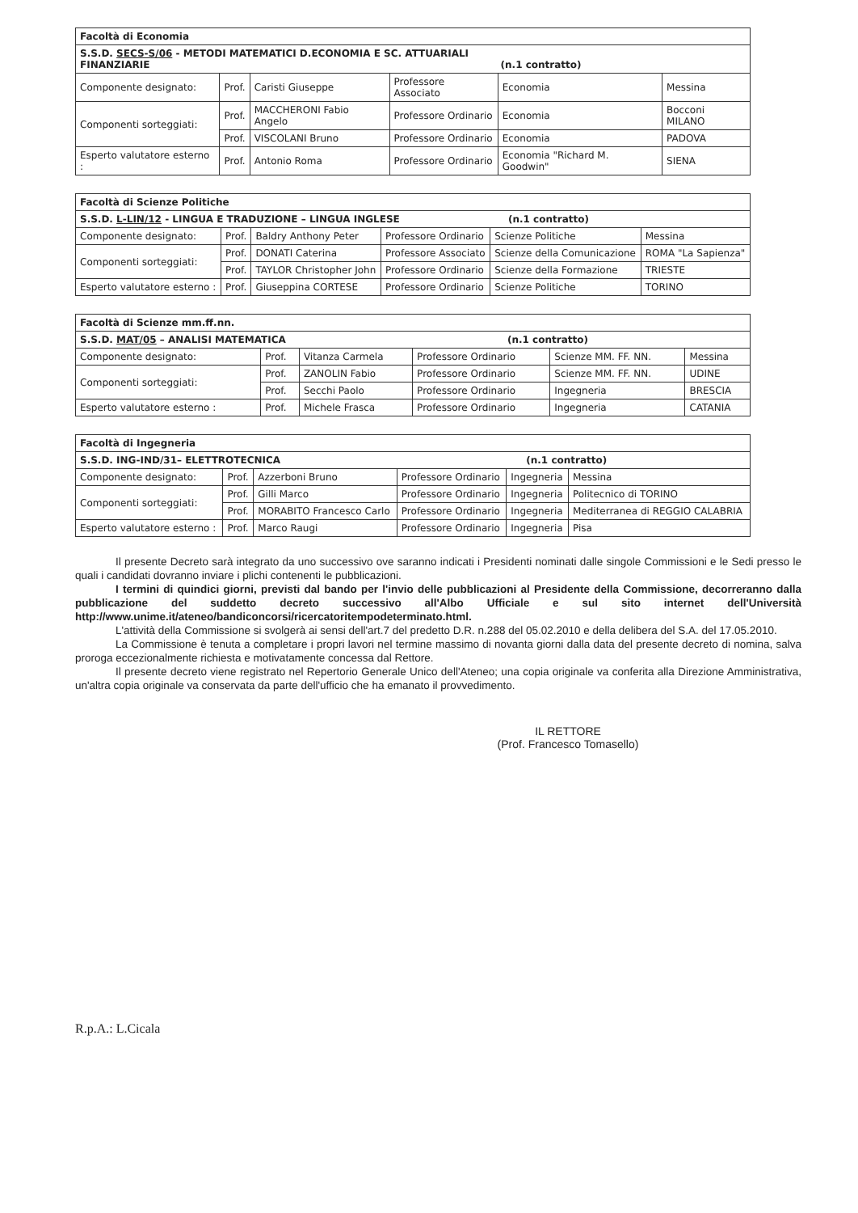| Facoltà di Economia | | | | | |
| S.S.D. SECS-S/06 - METODI MATEMATICI D.ECONOMIA E SC. ATTUARIALI FINANZIARIE (n.1 contratto) | | | | | |
| Componente designato: | Prof. | Caristi Giuseppe | Professore Associato | Economia | Messina |
| Componenti sorteggiati: | Prof. | MACCHERONI Fabio Angelo | Professore Ordinario | Economia | Bocconi MILANO |
| | Prof. | VISCOLANI Bruno | Professore Ordinario | Economia | PADOVA |
| Esperto valutatore esterno : | Prof. | Antonio Roma | Professore Ordinario | Economia "Richard M. Goodwin" | SIENA |
| Facoltà di Scienze Politiche | | | | | |
| S.S.D. L-LIN/12 - LINGUA E TRADUZIONE – LINGUA INGLESE (n.1 contratto) | | | | | |
| Componente designato: | Prof. | Baldry Anthony Peter | Professore Ordinario | Scienze Politiche | Messina |
| Componenti sorteggiati: | Prof. | DONATI Caterina | Professore Associato | Scienze della Comunicazione | ROMA "La Sapienza" |
| | Prof. | TAYLOR Christopher John | Professore Ordinario | Scienze della Formazione | TRIESTE |
| Esperto valutatore esterno : | Prof. | Giuseppina CORTESE | Professore Ordinario | Scienze Politiche | TORINO |
| Facoltà di Scienze mm.ff.nn. | | | | | |
| S.S.D. MAT/05 – ANALISI MATEMATICA (n.1 contratto) | | | | | |
| Componente designato: | Prof. | Vitanza Carmela | Professore Ordinario | Scienze MM. FF. NN. | Messina |
| Componenti sorteggiati: | Prof. | ZANOLIN Fabio | Professore Ordinario | Scienze MM. FF. NN. | UDINE |
| | Prof. | Secchi Paolo | Professore Ordinario | Ingegneria | BRESCIA |
| Esperto valutatore esterno : | Prof. | Michele Frasca | Professore Ordinario | Ingegneria | CATANIA |
| Facoltà di Ingegneria | | | | | |
| S.S.D. ING-IND/31– ELETTROTECNICA (n.1 contratto) | | | | | |
| Componente designato: | Prof. | Azzerboni Bruno | Professore Ordinario | Ingegneria | Messina |
| Componenti sorteggiati: | Prof. | Gilli Marco | Professore Ordinario | Ingegneria | Politecnico di TORINO |
| | Prof. | MORABITO Francesco Carlo | Professore Ordinario | Ingegneria | Mediterranea di REGGIO CALABRIA |
| Esperto valutatore esterno : | Prof. | Marco Raugi | Professore Ordinario | Ingegneria | Pisa |
Il presente Decreto sarà integrato da uno successivo ove saranno indicati i Presidenti nominati dalle singole Commissioni e le Sedi presso le quali i candidati dovranno inviare i plichi contenenti le pubblicazioni.
I termini di quindici giorni, previsti dal bando per l'invio delle pubblicazioni al Presidente della Commissione, decorreranno dalla pubblicazione del suddetto decreto successivo all'Albo Ufficiale e sul sito internet dell'Università http://www.unime.it/ateneo/bandiconcorsi/ricercatoritempodeterminato.html.
L'attività della Commissione si svolgerà ai sensi dell'art.7 del predetto D.R. n.288 del 05.02.2010 e della delibera del S.A. del 17.05.2010.
La Commissione è tenuta a completare i propri lavori nel termine massimo di novanta giorni dalla data del presente decreto di nomina, salva proroga eccezionalmente richiesta e motivatamente concessa dal Rettore.
Il presente decreto viene registrato nel Repertorio Generale Unico dell'Ateneo; una copia originale va conferita alla Direzione Amministrativa, un'altra copia originale va conservata da parte dell'ufficio che ha emanato il provvedimento.
IL RETTORE
(Prof. Francesco Tomasello)
R.p.A.: L.Cicala